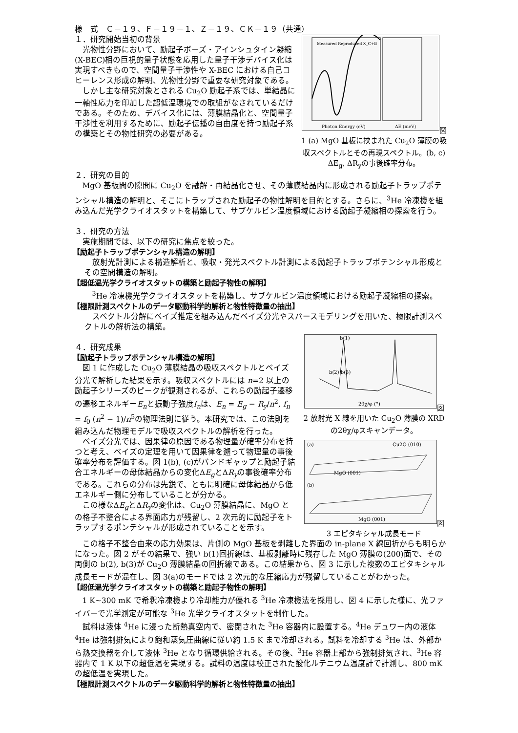様　式　Ｃ－１９、Ｆ－１９－１、Ｚ－１９、ＣＫ－１９（共通）
Photon Energy (eV)
ΔE (meV)
Measured Reproduced X_C+B
図 1 (a) MgO 基板に挟まれた Cu<sub>2</sub>O 薄膜の吸収スペクトルとその再現スペクトル。(b, c) ΔE<sub>g</sub>, ΔR<sub>y</sub>の事後確率分布。
１．研究開始当初の背景
光物性分野において、励起子ボーズ・アインシュタイン凝縮(X-BEC)相の巨視的量子状態を応用した量子干渉デバイス化は実現すべきもので、空間量子干渉性や X-BEC における自己コヒーレンス形成の解明、光物性分野で重要な研究対象である。
しかし主な研究対象とされる Cu<sub>2</sub>O 励起子系では、単結晶に一軸性応力を印加した超低温環境での取組がなされているだけである。そのため、デバイス化には、薄膜結晶化と、空間量子干渉性を利用するために、励起子伝播の自由度を持つ励起子系の構築とその物性研究の必要がある。
２．研究の目的
MgO 基板間の隙間に Cu<sub>2</sub>O を融解・再結晶化させ、その薄膜結晶内に形成される励起子トラップポテンシャル構造の解明と、そこにトラップされた励起子の物性解明を目的とする。さらに、<sup>3</sup>He 冷凍機を組み込んだ光学クライオスタットを構築して、サブケルビン温度領域における励起子凝縮相の探索を行う。
３．研究の方法
実施期間では、以下の研究に焦点を絞った。
【励起子トラップポテンシャル構造の解明】
放射光計測による構造解析と、吸収・発光スペクトル計測による励起子トラップポテンシャル形成とその空間構造の解明。
【超低温光学クライオスタットの構築と励起子物性の解明】
<sup>3</sup>He 冷凍機光学クライオスタットを構築し、サブケルビン温度領域における励起子凝縮相の探索。
【極限計測スペクトルのデータ駆動科学的解析と物性特徴量の抽出】
スペクトル分解にベイズ推定を組み込んだベイズ分光やスパースモデリングを用いた、極限計測スペクトルの解析法の構築。
b(1)
b(2) b(3)
2θχ/φ (°)
図 2 放射光 X 線を用いた Cu<sub>2</sub>O 薄膜の XRD の2θχ/φスキャンデータ。
(a)
Cu2O (010)
MgO (001)
(b)
MgO (001)
図 3 エピタキシャル成長モード
４．研究成果
【励起子トラップポテンシャル構造の解明】
図 1 に作成した Cu<sub>2</sub>O 薄膜結晶の吸収スペクトルとベイズ分光で解析した結果を示す。吸収スペクトルには n=2 以上の励起子シリーズのピークが観測されるが、これらの励起子遷移の遷移エネルギーE<sub>n</sub>と振動子強度f<sub>n</sub>は、E<sub>n</sub> = E<sub>g</sub> − R<sub>y</sub>/n<sup>2</sup>, f<sub>n</sub> = f<sub>0</sub> (n<sup>2</sup> − 1)/n<sup>5</sup>の物理法則に従う。本研究では、この法則を組み込んだ物理モデルで吸収スペクトルの解析を行った。
ベイズ分光では、因果律の原因である物理量が確率分布を持つと考え、ベイズの定理を用いて因果律を遡って物理量の事後確率分布を評価する。図 1(b), (c)がバンドギャップと励起子結合エネルギーの母体結晶からの変化ΔE<sub>g</sub>とΔR<sub>y</sub>の事後確率分布である。これらの分布は先鋭で、ともに明確に母体結晶から低エネルギー側に分布していることが分かる。
この様なΔE<sub>g</sub>とΔR<sub>y</sub>の変化は、Cu<sub>2</sub>O 薄膜結晶に、MgO との格子不整合による界面応力が残留し、2 次元的に励起子をトラップするポンテシャルが形成されていることを示す。
この格子不整合由来の応力効果は、片側の MgO 基板を剥離した界面の in-plane X 線回折からも明らかになった。図 2 がその結果で、強い b(1)回折線は、基板剥離時に残存した MgO 薄膜の(200)面で、その両側の b(2), b(3)が Cu<sub>2</sub>O 薄膜結晶の回折線である。この結果から、図 3 に示した複数のエピタキシャル成長モードが混在し、図 3(a)のモードでは 2 次元的な圧縮応力が残留していることがわかった。
【超低温光学クライオスタットの構築と励起子物性の解明】
1 K~300 mK で希釈冷凍機より冷却能力が優れる <sup>3</sup>He 冷凍機法を採用し、図 4 に示した様に、光ファイバーで光学測定が可能な <sup>3</sup>He 光学クライオスタットを制作した。
試料は液体 <sup>4</sup>He に浸った断熱真空内で、密閉された <sup>3</sup>He 容器内に設置する。<sup>4</sup>He デュワー内の液体 <sup>4</sup>He は強制排気により飽和蒸気圧曲線に従い約 1.5 K まで冷却される。試料を冷却する <sup>3</sup>He は、外部から熱交換器を介して液体 <sup>3</sup>He となり循環供給される。その後、<sup>3</sup>He 容器上部から強制排気され、<sup>3</sup>He 容器内で 1 K 以下の超低温を実現する。試料の温度は校正された酸化ルテニウム温度計で計測し、800 mK の超低温を実現した。
【極限計測スペクトルのデータ駆動科学的解析と物性特徴量の抽出】